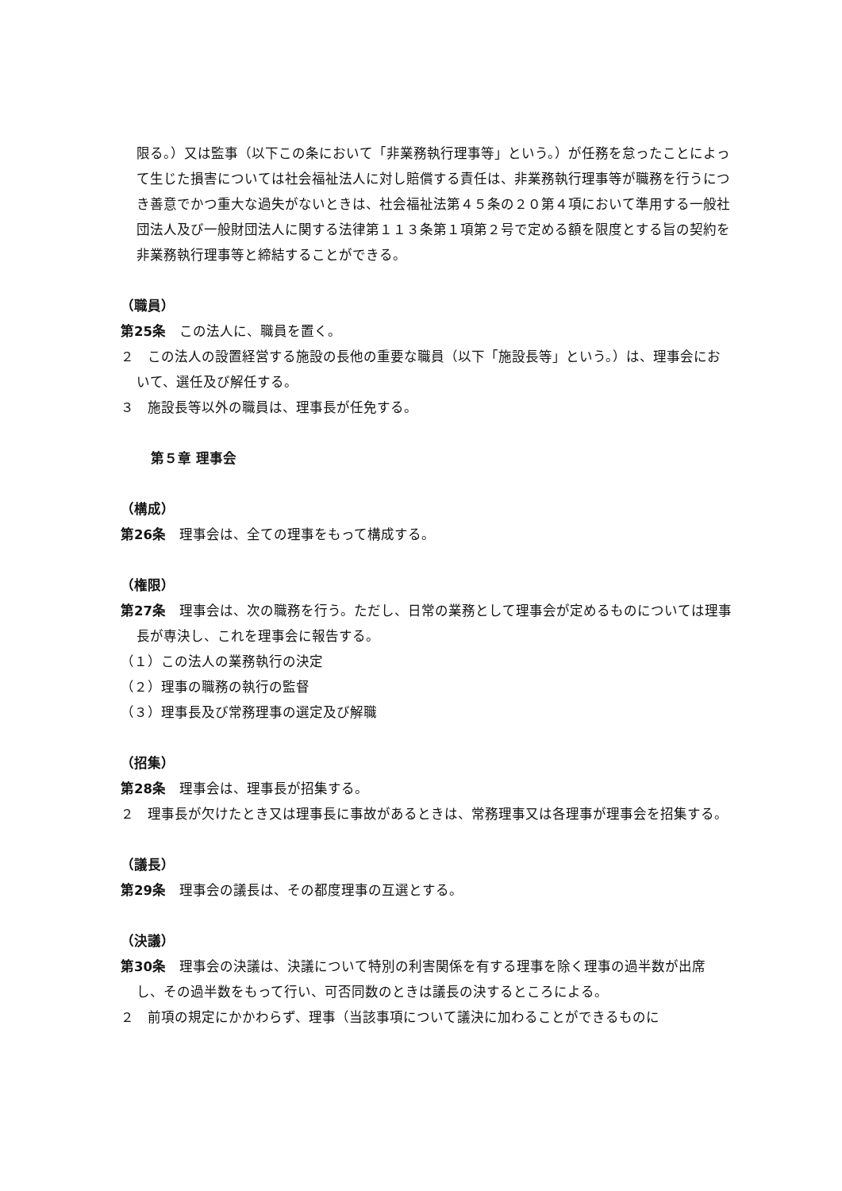限る。）又は監事（以下この条において「非業務執行理事等」という。）が任務を怠ったことによって生じた損害については社会福祉法人に対し賠償する責任は、非業務執行理事等が職務を行うにつき善意でかつ重大な過失がないときは、社会福祉法第４５条の２０第４項において準用する一般社団法人及び一般財団法人に関する法律第１１３条第１項第２号で定める額を限度とする旨の契約を非業務執行理事等と締結することができる。
（職員）
第25条　この法人に、職員を置く。
２　この法人の設置経営する施設の長他の重要な職員（以下「施設長等」という。）は、理事会において、選任及び解任する。
３　施設長等以外の職員は、理事長が任免する。
第５章 理事会
（構成）
第26条　理事会は、全ての理事をもって構成する。
（権限）
第27条　理事会は、次の職務を行う。ただし、日常の業務として理事会が定めるものについては理事長が専決し、これを理事会に報告する。
（１）この法人の業務執行の決定
（２）理事の職務の執行の監督
（３）理事長及び常務理事の選定及び解職
（招集）
第28条　理事会は、理事長が招集する。
２　理事長が欠けたとき又は理事長に事故があるときは、常務理事又は各理事が理事会を招集する。
（議長）
第29条　理事会の議長は、その都度理事の互選とする。
（決議）
第30条　理事会の決議は、決議について特別の利害関係を有する理事を除く理事の過半数が出席し、その過半数をもって行い、可否同数のときは議長の決するところによる。
２　前項の規定にかかわらず、理事（当該事項について議決に加わることができるものに